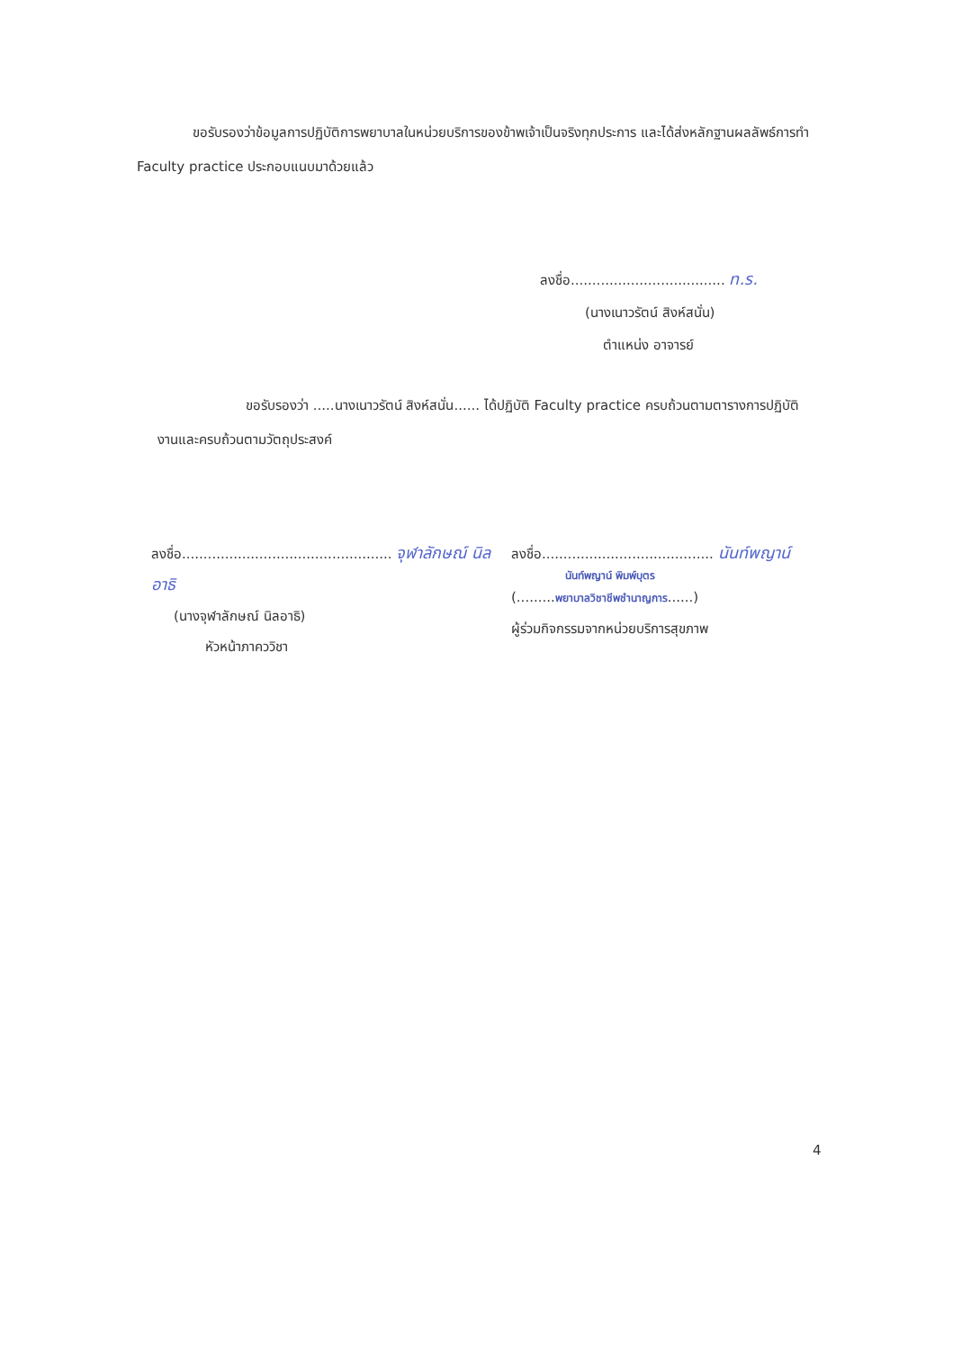ขอรับรองว่าข้อมูลการปฏิบัติการพยาบาลในหน่วยบริการของข้าพเจ้าเป็นจริงทุกประการ และได้ส่งหลักฐานผลลัพธ์การทำ Faculty practice ประกอบแนบมาด้วยแล้ว
ลงชื่อ.................................... ท.ร.
(นางเนาวรัตน์ สิงห์สนั่น)
ตำแหน่ง อาจารย์
ขอรับรองว่า .....นางเนาวรัตน์ สิงห์สนั่น...... ได้ปฏิบัติ Faculty practice ครบถ้วนตามตารางการปฏิบัติงานและครบถ้วนตามวัตถุประสงค์
ลงชื่อ................................................. จุฬาลักษณ์ นิลอาธิ
(นางจุฬาลักษณ์ นิลอาธิ)
หัวหน้าภาคววิชา
ลงชื่อ........................................ นันท์พญาน์
นันท์พญาน์ พิมพ์บุตร
(.........พยาบาลวิชาชีพชำนาญการ......)
ผู้ร่วมกิจกรรมจากหน่วยบริการสุขภาพ
4